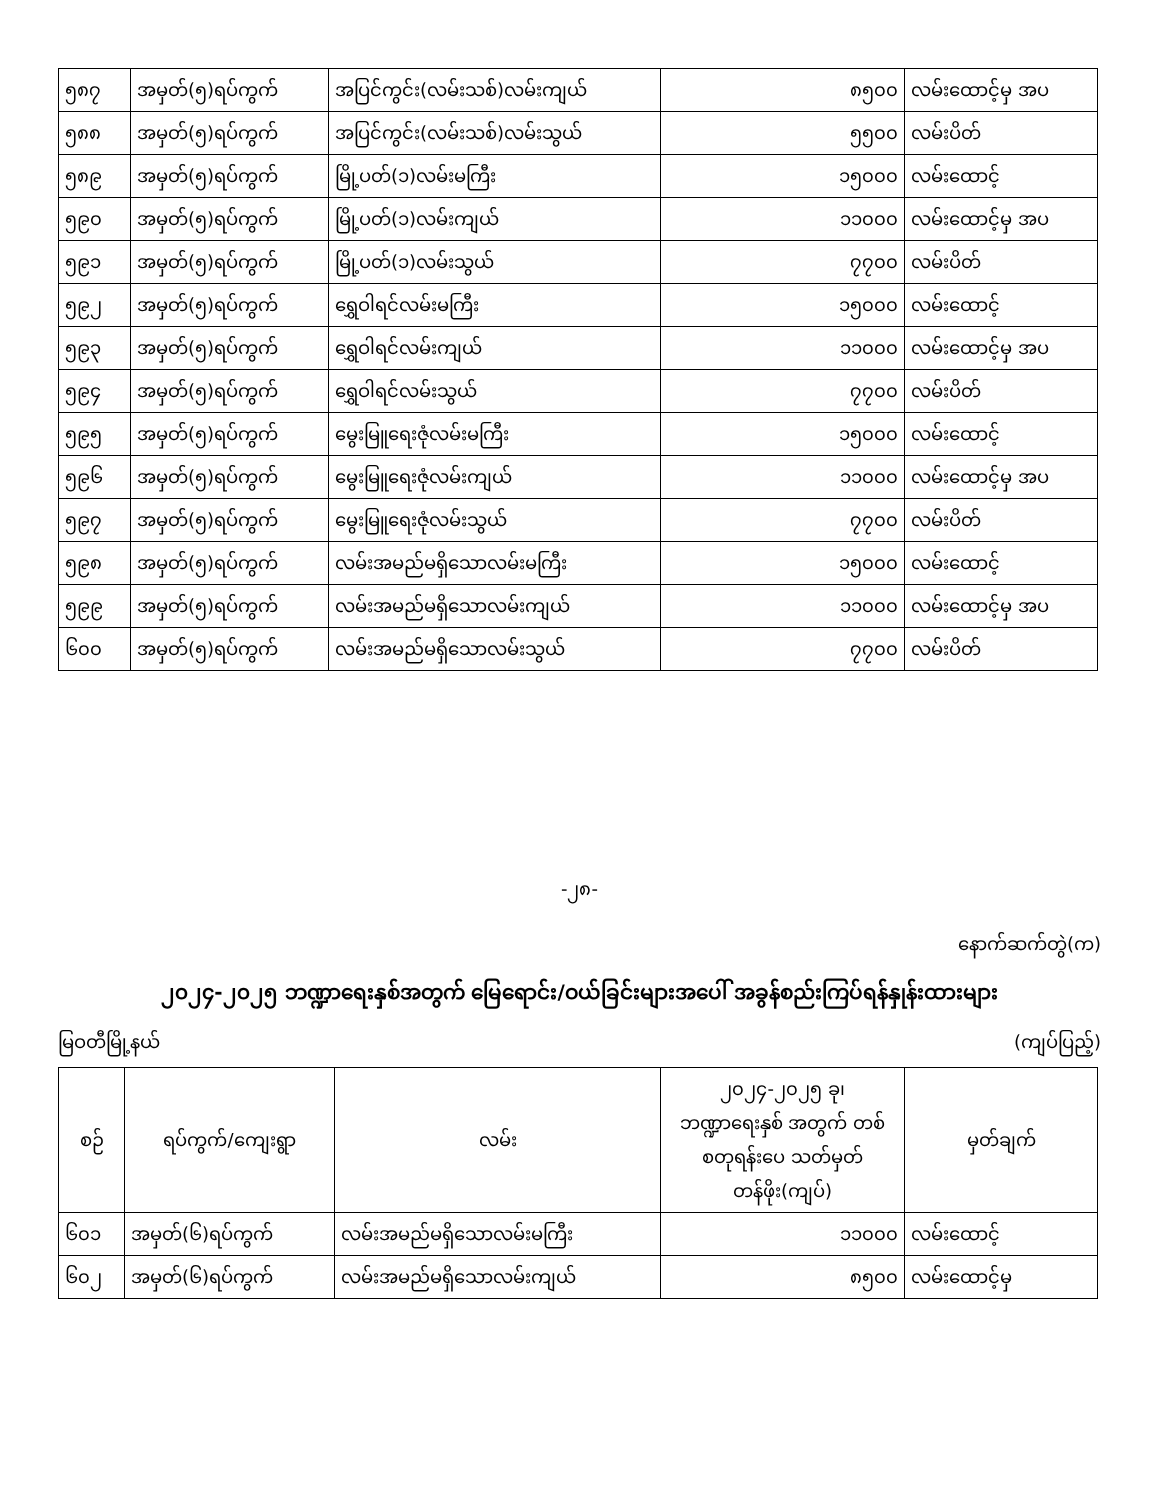| ၅၈၇ | အမှတ်(၅)ရပ်ကွက် | အပြင်ကွင်း(လမ်းသစ်)လမ်းကျယ် | ၈၅၀၀ | လမ်းထောင့်မှ အပ |
| ၅၈၈ | အမှတ်(၅)ရပ်ကွက် | အပြင်ကွင်း(လမ်းသစ်)လမ်းသွယ် | ၅၅၀၀ | လမ်းပိတ် |
| ၅၈၉ | အမှတ်(၅)ရပ်ကွက် | မြို့ပတ်(၁)လမ်းမကြီး | ၁၅၀၀၀ | လမ်းထောင့် |
| ၅၉၀ | အမှတ်(၅)ရပ်ကွက် | မြို့ပတ်(၁)လမ်းကျယ် | ၁၁၀၀၀ | လမ်းထောင့်မှ အပ |
| ၅၉၁ | အမှတ်(၅)ရပ်ကွက် | မြို့ပတ်(၁)လမ်းသွယ် | ၇၇၀၀ | လမ်းပိတ် |
| ၅၉၂ | အမှတ်(၅)ရပ်ကွက် | ရွှေဝါရင်လမ်းမကြီး | ၁၅၀၀၀ | လမ်းထောင့် |
| ၅၉၃ | အမှတ်(၅)ရပ်ကွက် | ရွှေဝါရင်လမ်းကျယ် | ၁၁၀၀၀ | လမ်းထောင့်မှ အပ |
| ၅၉၄ | အမှတ်(၅)ရပ်ကွက် | ရွှေဝါရင်လမ်းသွယ် | ၇၇၀၀ | လမ်းပိတ် |
| ၅၉၅ | အမှတ်(၅)ရပ်ကွက် | မွေးမြူရေးဇုံလမ်းမကြီး | ၁၅၀၀၀ | လမ်းထောင့် |
| ၅၉၆ | အမှတ်(၅)ရပ်ကွက် | မွေးမြူရေးဇုံလမ်းကျယ် | ၁၁၀၀၀ | လမ်းထောင့်မှ အပ |
| ၅၉၇ | အမှတ်(၅)ရပ်ကွက် | မွေးမြူရေးဇုံလမ်းသွယ် | ၇၇၀၀ | လမ်းပိတ် |
| ၅၉၈ | အမှတ်(၅)ရပ်ကွက် | လမ်းအမည်မရှိသောလမ်းမကြီး | ၁၅၀၀၀ | လမ်းထောင့် |
| ၅၉၉ | အမှတ်(၅)ရပ်ကွက် | လမ်းအမည်မရှိသောလမ်းကျယ် | ၁၁၀၀၀ | လမ်းထောင့်မှ အပ |
| ၆၀၀ | အမှတ်(၅)ရပ်ကွက် | လမ်းအမည်မရှိသောလမ်းသွယ် | ၇၇၀၀ | လမ်းပိတ် |
-၂၈-
နောက်ဆက်တွဲ(က)
၂၀၂၄-၂၀၂၅ ဘဏ္ဍာရေးနှစ်အတွက် မြေရောင်း/ဝယ်ခြင်းများအပေါ် အခွန်စည်းကြပ်ရန်နှုန်းထားများ
မြဝတီမြို့နယ် (ကျပ်ပြည့်)
| စဉ် | ရပ်ကွက်/ကျေးရွာ | လမ်း | ၂၀၂၄-၂၀၂၅ ခု၊ ဘဏ္ဍာရေးနှစ် အတွက် တစ်စတုရန်းပေ သတ်မှတ်တန်ဖိုး(ကျပ်) | မှတ်ချက် |
| --- | --- | --- | --- | --- |
| ၆၀၁ | အမှတ်(၆)ရပ်ကွက် | လမ်းအမည်မရှိသောလမ်းမကြီး | ၁၁၀၀၀ | လမ်းထောင့် |
| ၆၀၂ | အမှတ်(၆)ရပ်ကွက် | လမ်းအမည်မရှိသောလမ်းကျယ် | ၈၅၀၀ | လမ်းထောင့်မှ |